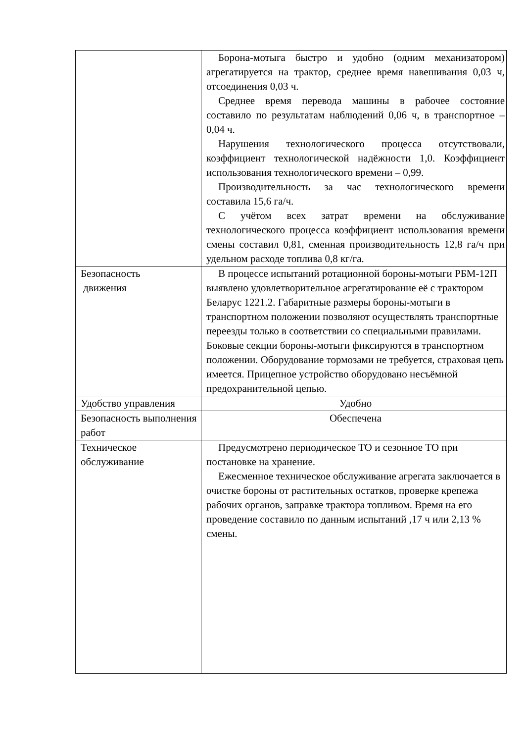| | Борона-мотыга быстро и удобно (одним механизатором) агрегатируется на трактор, среднее время навешивания 0,03 ч, отсоединения 0,03 ч. Среднее время перевода машины в рабочее состояние составило по результатам наблюдений 0,06 ч, в транспортное – 0,04 ч. Нарушения технологического процесса отсутствовали, коэффициент технологической надёжности 1,0. Коэффициент использования технологического времени – 0,99. Производительность за час технологического времени составила 15,6 га/ч. С учётом всех затрат времени на обслуживание технологического процесса коэффициент использования времени смены составил 0,81, сменная производительность 12,8 га/ч при удельном расходе топлива 0,8 кг/га. |
| Безопасность движения | В процессе испытаний ротационной бороны-мотыги РБМ-12П выявлено удовлетворительное агрегатирование её с трактором Беларус 1221.2. Габаритные размеры бороны-мотыги в транспортном положении позволяют осуществлять транспортные переезды только в соответствии со специальными правилами. Боковые секции бороны-мотыги фиксируются в транспортном положении. Оборудование тормозами не требуется, страховая цепь имеется. Прицепное устройство оборудовано несъёмной предохранительной цепью. |
| Удобство управления | Удобно |
| Безопасность выполнения работ | Обеспечена |
| Техническое обслуживание | Предусмотрено периодическое ТО и сезонное ТО при постановке на хранение. Ежесменное техническое обслуживание агрегата заключается в очистке бороны от растительных остатков, проверке крепежа рабочих органов, заправке трактора топливом. Время на его проведение составило по данным испытаний ,17 ч или 2,13 % смены. |